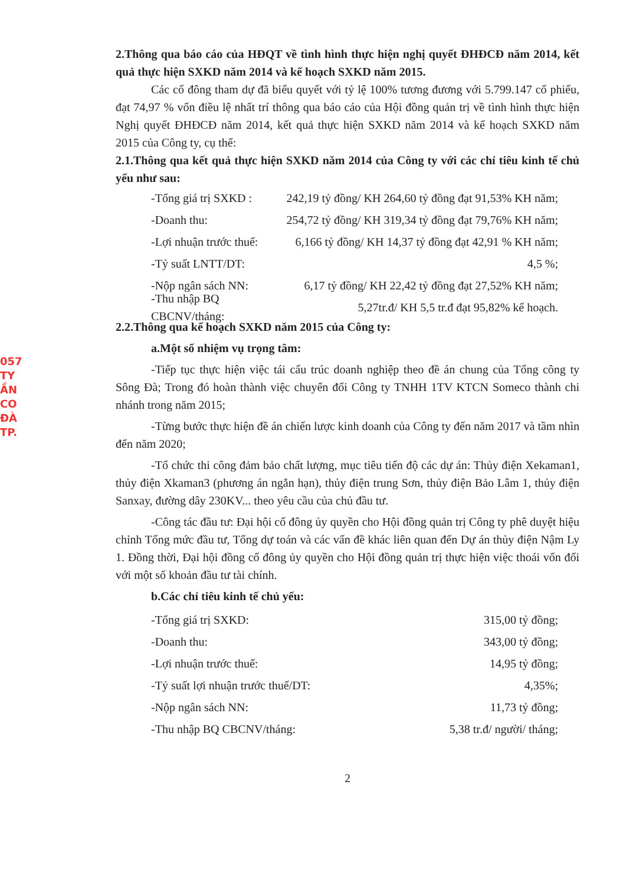057
TY
ẦN
CO
ĐÀ
TP.
2.Thông qua báo cáo của HĐQT về tình hình thực hiện nghị quyết ĐHĐCĐ năm 2014, kết quả thực hiện SXKD năm 2014 và kế hoạch SXKD năm 2015.
Các cổ đông tham dự đã biểu quyết với tỷ lệ 100% tương đương với 5.799.147 cổ phiếu, đạt 74,97 % vốn điều lệ nhất trí thông qua báo cáo của Hội đồng quản trị về tình hình thực hiện Nghị quyết ĐHĐCĐ năm 2014, kết quả thực hiện SXKD năm 2014 và kế hoạch SXKD năm 2015 của Công ty, cụ thể:
2.1.Thông qua kết quả thực hiện SXKD năm 2014 của Công ty với các chỉ tiêu kinh tế chủ yếu như sau:
-Tổng giá trị SXKD : 242,19 tỷ đồng/ KH 264,60 tỷ đồng đạt 91,53% KH năm;
-Doanh thu: 254,72 tỷ đồng/ KH 319,34 tỷ đồng đạt 79,76% KH năm;
-Lợi nhuận trước thuế: 6,166 tỷ đồng/ KH 14,37 tỷ đồng đạt 42,91 % KH năm;
-Tỷ suất LNTT/DT: 4,5 %;
-Nộp ngân sách NN: 6,17 tỷ đồng/ KH 22,42 tỷ đồng đạt 27,52% KH năm;
-Thu nhập BQ CBCNV/tháng: 5,27tr.đ/ KH 5,5 tr.đ đạt 95,82% kế hoạch.
2.2.Thông qua kế hoạch SXKD năm 2015 của Công ty:
a.Một số nhiệm vụ trọng tâm:
-Tiếp tục thực hiện việc tái cấu trúc doanh nghiệp theo đề án chung của Tổng công ty Sông Đà; Trong đó hoàn thành việc chuyển đổi Công ty TNHH 1TV KTCN Someco thành chi nhánh trong năm 2015;
-Từng bước thực hiện đề án chiến lược kinh doanh của Công ty đến năm 2017 và tầm nhìn đến năm 2020;
-Tổ chức thi công đảm bảo chất lượng, mục tiêu tiến độ các dự án: Thủy điện Xekaman1, thủy điện Xkaman3 (phương án ngắn hạn), thủy điện trung Sơn, thủy điện Bảo Lâm 1, thủy điện Sanxay, đường dây 230KV... theo yêu cầu của chủ đầu tư.
-Công tác đầu tư: Đại hội cổ đông ủy quyền cho Hội đồng quản trị Công ty phê duyệt hiệu chỉnh Tổng mức đầu tư, Tổng dự toán và các vấn đề khác liên quan đến Dự án thủy điện Nậm Ly 1. Đồng thời, Đại hội đồng cổ đông ủy quyền cho Hội đồng quản trị thực hiện việc thoái vốn đối với một số khoản đầu tư tài chính.
b.Các chỉ tiêu kinh tế chủ yếu:
-Tổng giá trị SXKD: 315,00 tỷ đồng;
-Doanh thu: 343,00 tỷ đồng;
-Lợi nhuận trước thuế: 14,95 tỷ đồng;
-Tỷ suất lợi nhuận trước thuế/DT: 4,35%;
-Nộp ngân sách NN: 11,73 tỷ đồng;
-Thu nhập BQ CBCNV/tháng: 5,38 tr.đ/ người/ tháng;
2